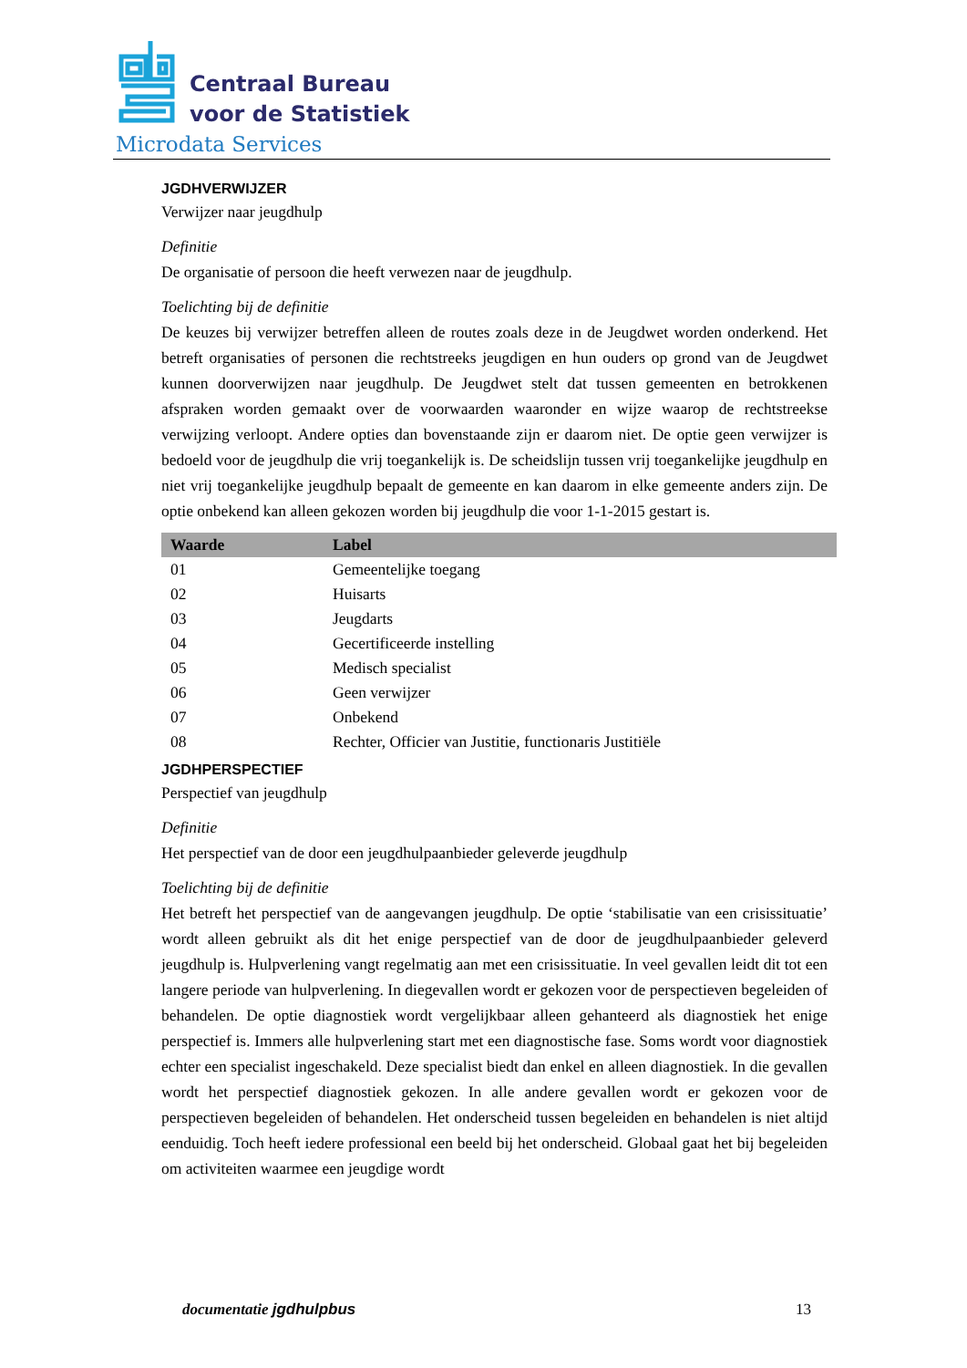Centraal Bureau
voor de Statistiek
Microdata Services
JGDHVERWIJZER
Verwijzer naar jeugdhulp
Definitie
De organisatie of persoon die heeft verwezen naar de jeugdhulp.
Toelichting bij de definitie
De keuzes bij verwijzer betreffen alleen de routes zoals deze in de Jeugdwet worden onderkend. Het betreft organisaties of personen die rechtstreeks jeugdigen en hun ouders op grond van de Jeugdwet kunnen doorverwijzen naar jeugdhulp. De Jeugdwet stelt dat tussen gemeenten en betrokkenen afspraken worden gemaakt over de voorwaarden waaronder en wijze waarop de rechtstreekse verwijzing verloopt. Andere opties dan bovenstaande zijn er daarom niet. De optie geen verwijzer is bedoeld voor de jeugdhulp die vrij toegankelijk is. De scheidslijn tussen vrij toegankelijke jeugdhulp en niet vrij toegankelijke jeugdhulp bepaalt de gemeente en kan daarom in elke gemeente anders zijn. De optie onbekend kan alleen gekozen worden bij jeugdhulp die voor 1-1-2015 gestart is.
| Waarde | Label |
| --- | --- |
| 01 | Gemeentelijke toegang |
| 02 | Huisarts |
| 03 | Jeugdarts |
| 04 | Gecertificeerde instelling |
| 05 | Medisch specialist |
| 06 | Geen verwijzer |
| 07 | Onbekend |
| 08 | Rechter, Officier van Justitie, functionaris Justitiële |
JGDHPERSPECTIEF
Perspectief van jeugdhulp
Definitie
Het perspectief van de door een jeugdhulpaanbieder geleverde jeugdhulp
Toelichting bij de definitie
Het betreft het perspectief van de aangevangen jeugdhulp. De optie ‘stabilisatie van een crisissituatie’ wordt alleen gebruikt als dit het enige perspectief van de door de jeugdhulpaanbieder geleverd jeugdhulp is. Hulpverlening vangt regelmatig aan met een crisissituatie. In veel gevallen leidt dit tot een langere periode van hulpverlening. In diegevallen wordt er gekozen voor de perspectieven begeleiden of behandelen. De optie diagnostiek wordt vergelijkbaar alleen gehanteerd als diagnostiek het enige perspectief is. Immers alle hulpverlening start met een diagnostische fase. Soms wordt voor diagnostiek echter een specialist ingeschakeld. Deze specialist biedt dan enkel en alleen diagnostiek. In die gevallen wordt het perspectief diagnostiek gekozen. In alle andere gevallen wordt er gekozen voor de perspectieven begeleiden of behandelen. Het onderscheid tussen begeleiden en behandelen is niet altijd eenduidig. Toch heeft iedere professional een beeld bij het onderscheid. Globaal gaat het bij begeleiden om activiteiten waarmee een jeugdige wordt
documentatie jgdhulpbus 13